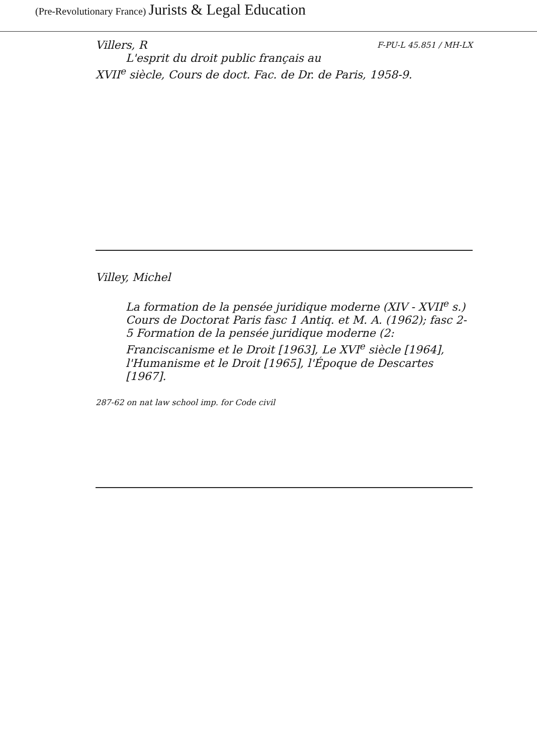(Pre-Revolutionary France) Jurists & Legal Education
Villers, R F-PU-L 45.851 / MH-LX
L'esprit du droit public français au
XVII<sup>e</sup> siècle, Cours de doct. Fac. de Dr. de Paris, 1958-9.
Villey, Michel
La formation de la pensée juridique moderne (XIV - XVII<sup>e</sup> s.) Cours de Doctorat Paris fasc 1 Antiq. et M. A. (1962); fasc 2-5 Formation de la pensée juridique moderne (2: Franciscanisme et le Droit [1963], Le XVI<sup>e</sup> siècle [1964], l'Humanisme et le Droit [1965], l'Époque de Descartes [1967].
287-62 on nat law school imp. for Code civil